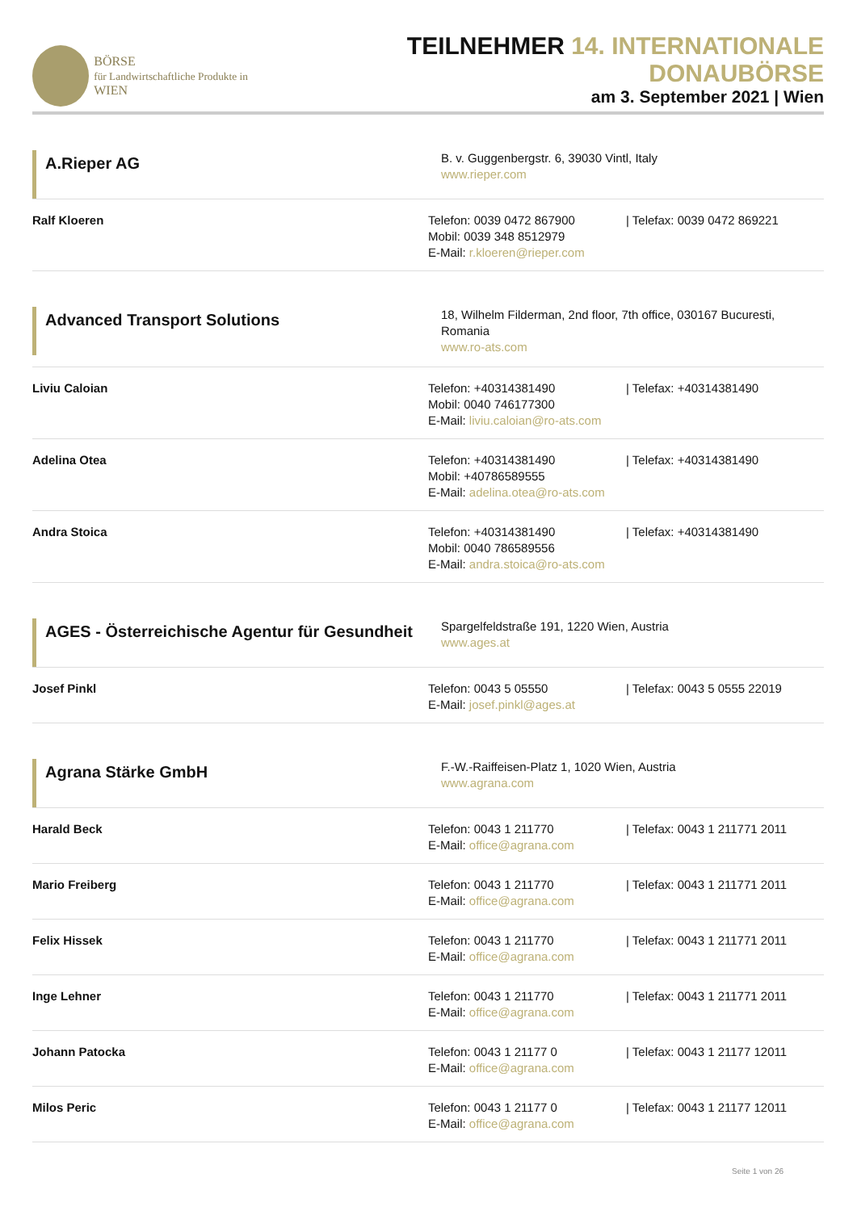BÖRSE
für Landwirtschaftliche Produkte in WIEN
TEILNEHMER 14. INTERNATIONALE DONAUBÖRSE
am 3. September 2021 | Wien
A.Rieper AG
B. v. Guggenbergstr. 6, 39030 Vintl, Italy
www.rieper.com
Ralf Kloeren Telefon: 0039 0472 867900 | Telefax: 0039 0472 869221
Mobil: 0039 348 8512979
E-Mail: r.kloeren@rieper.com
Advanced Transport Solutions
18, Wilhelm Filderman, 2nd floor, 7th office, 030167 Bucuresti, Romania
www.ro-ats.com
Liviu Caloian Telefon: +40314381490 | Telefax: +40314381490
Mobil: 0040 746177300
E-Mail: liviu.caloian@ro-ats.com
Adelina Otea Telefon: +40314381490 | Telefax: +40314381490
Mobil: +40786589555
E-Mail: adelina.otea@ro-ats.com
Andra Stoica Telefon: +40314381490 | Telefax: +40314381490
Mobil: 0040 786589556
E-Mail: andra.stoica@ro-ats.com
AGES - Österreichische Agentur für Gesundheit
Spargelfeldstraße 191, 1220 Wien, Austria
www.ages.at
Josef Pinkl Telefon: 0043 5 05550 | Telefax: 0043 5 0555 22019
E-Mail: josef.pinkl@ages.at
Agrana Stärke GmbH
F.-W.-Raiffeisen-Platz 1, 1020 Wien, Austria
www.agrana.com
Harald Beck Telefon: 0043 1 211770 | Telefax: 0043 1 211771 2011
E-Mail: office@agrana.com
Mario Freiberg Telefon: 0043 1 211770 | Telefax: 0043 1 211771 2011
E-Mail: office@agrana.com
Felix Hissek Telefon: 0043 1 211770 | Telefax: 0043 1 211771 2011
E-Mail: office@agrana.com
Inge Lehner Telefon: 0043 1 211770 | Telefax: 0043 1 211771 2011
E-Mail: office@agrana.com
Johann Patocka Telefon: 0043 1 21177 0 | Telefax: 0043 1 21177 12011
E-Mail: office@agrana.com
Milos Peric Telefon: 0043 1 21177 0 | Telefax: 0043 1 21177 12011
E-Mail: office@agrana.com
Seite 1 von 26